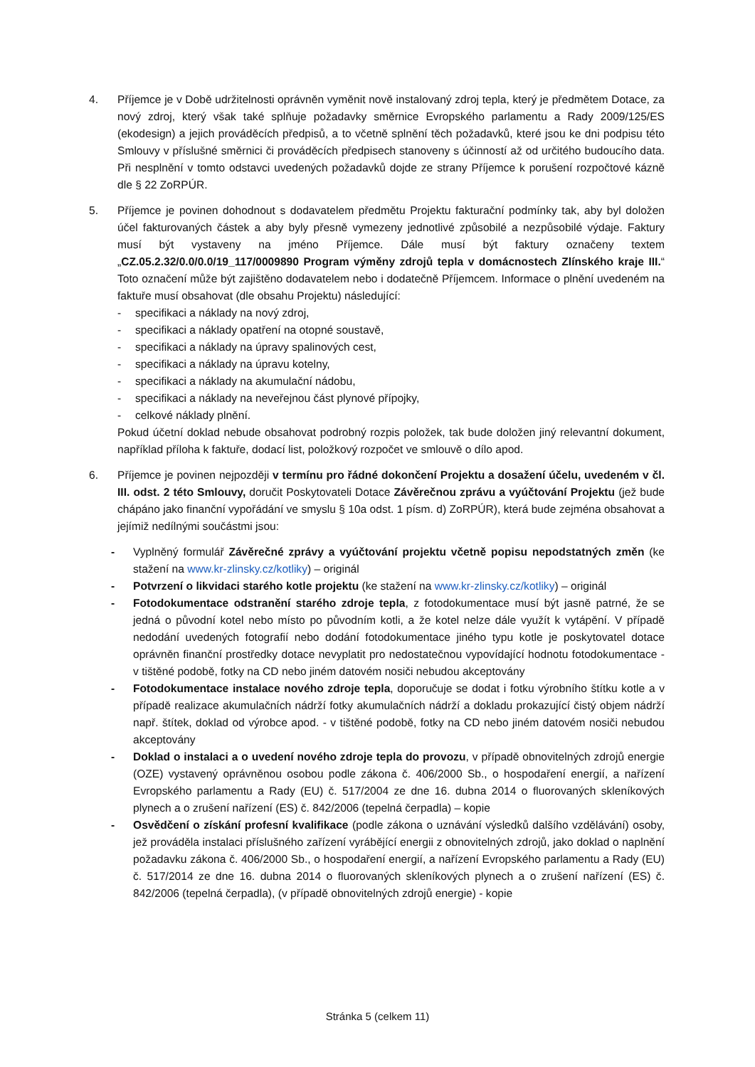4. Příjemce je v Době udržitelnosti oprávněn vyměnit nově instalovaný zdroj tepla, který je předmětem Dotace, za nový zdroj, který však také splňuje požadavky směrnice Evropského parlamentu a Rady 2009/125/ES (ekodesign) a jejich prováděcích předpisů, a to včetně splnění těch požadavků, které jsou ke dni podpisu této Smlouvy v příslušné směrnici či prováděcích předpisech stanoveny s účinností až od určitého budoucího data. Při nesplnění v tomto odstavci uvedených požadavků dojde ze strany Příjemce k porušení rozpočtové kázně dle § 22 ZoRPÚR.
5. Příjemce je povinen dohodnout s dodavatelem předmětu Projektu fakturační podmínky tak, aby byl doložen účel fakturovaných částek a aby byly přesně vymezeny jednotlivé způsobilé a nezpůsobilé výdaje. Faktury musí být vystaveny na jméno Příjemce. Dále musí být faktury označeny textem „CZ.05.2.32/0.0/0.0/19_117/0009890 Program výměny zdrojů tepla v domácnostech Zlínského kraje III.“ Toto označení může být zajištěno dodavatelem nebo i dodatečně Příjemcem. Informace o plnění uvedeném na faktuře musí obsahovat (dle obsahu Projektu) následující:
- specifikaci a náklady na nový zdroj,
- specifikaci a náklady opatření na otopné soustavě,
- specifikaci a náklady na úpravy spalinových cest,
- specifikaci a náklady na úpravu kotelny,
- specifikaci a náklady na akumulační nádobu,
- specifikaci a náklady na neveřejnou část plynové přípojky,
- celkové náklady plnění.
Pokud účetní doklad nebude obsahovat podrobný rozpis položek, tak bude doložen jiný relevantní dokument, například příloha k faktuře, dodací list, položkový rozpočet ve smlouvě o dílo apod.
6. Příjemce je povinen nejpozději v termínu pro řádné dokončení Projektu a dosažení účelu, uvedeném v čl. III. odst. 2 této Smlouvy, doručit Poskytovateli Dotace Závěrečnou zprávu a vyúčtování Projektu (jež bude chápáno jako finanční vypořádání ve smyslu § 10a odst. 1 písm. d) ZoRPÚR), která bude zejména obsahovat a jejímiž nedílnými součástmi jsou:
- Vyplněný formulář Závěrečné zprávy a vyúčtování projektu včetně popisu nepodstatných změn (ke stažení na www.kr-zlinsky.cz/kotliky) – originál
- Potvrzení o likvidaci starého kotle projektu (ke stažení na www.kr-zlinsky.cz/kotliky) – originál
- Fotodokumentace odstranění starého zdroje tepla, z fotodokumentace musí být jasně patrné, že se jedná o původní kotel nebo místo po původním kotli, a že kotel nelze dále využít k vytápění. V případě nedodání uvedených fotografií nebo dodání fotodokumentace jiného typu kotle je poskytovatel dotace oprávněn finanční prostředky dotace nevyplatit pro nedostatečnou vypovídající hodnotu fotodokumentace - v tištěné podobě, fotky na CD nebo jiném datovém nosiči nebudou akceptovány
- Fotodokumentace instalace nového zdroje tepla, doporučuje se dodat i fotku výrobního štítku kotle a v případě realizace akumulačních nádrží fotky akumulačních nádrží a dokladu prokazující čistý objem nádrží např. štítek, doklad od výrobce apod. - v tištěné podobě, fotky na CD nebo jiném datovém nosiči nebudou akceptovány
- Doklad o instalaci a o uvedení nového zdroje tepla do provozu, v případě obnovitelných zdrojů energie (OZE) vystavený oprávněnou osobou podle zákona č. 406/2000 Sb., o hospodaření energií, a nařízení Evropského parlamentu a Rady (EU) č. 517/2004 ze dne 16. dubna 2014 o fluorovaných skleníkových plynech a o zrušení nařízení (ES) č. 842/2006 (tepelná čerpadla) – kopie
- Osvědčení o získání profesní kvalifikace (podle zákona o uznávání výsledků dalšího vzdělávání) osoby, jež prováděla instalaci příslušného zařízení vyrábějící energii z obnovitelných zdrojů, jako doklad o naplnění požadavku zákona č. 406/2000 Sb., o hospodaření energií, a nařízení Evropského parlamentu a Rady (EU) č. 517/2014 ze dne 16. dubna 2014 o fluorovaných skleníkových plynech a o zrušení nařízení (ES) č. 842/2006 (tepelná čerpadla), (v případě obnovitelných zdrojů energie) - kopie
Stránka 5 (celkem 11)